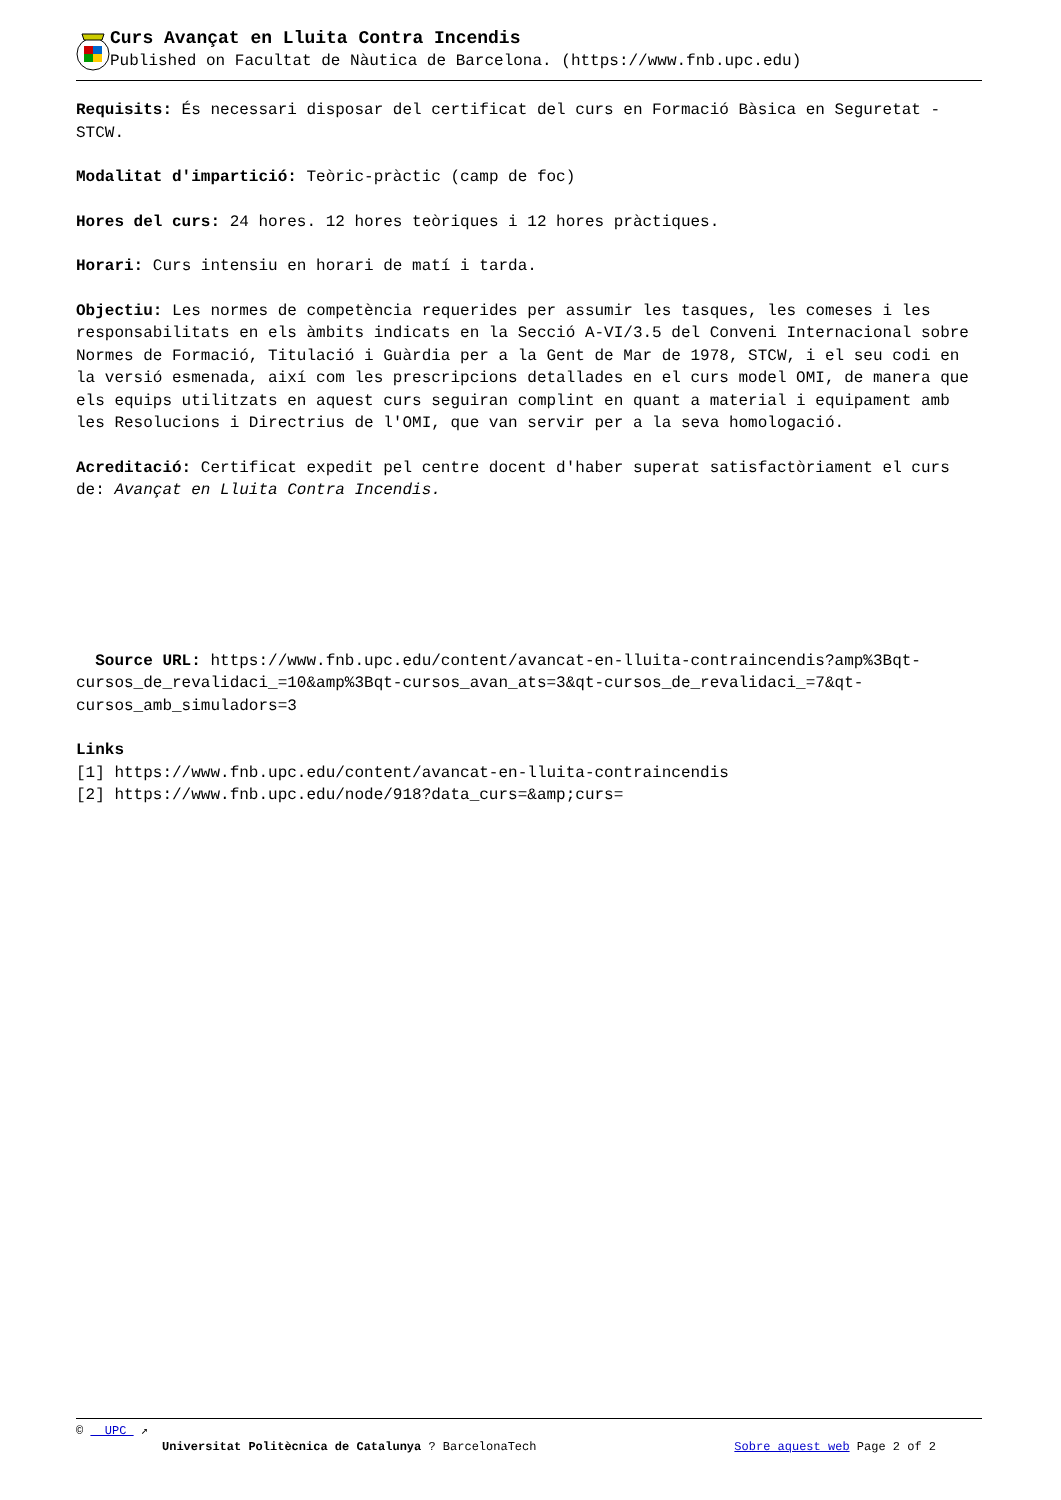Curs Avançat en Lluita Contra Incendis
Published on Facultat de Nàutica de Barcelona. (https://www.fnb.upc.edu)
Requisits: És necessari disposar del certificat del curs en Formació Bàsica en Seguretat - STCW.
Modalitat d'impartició: Teòric-pràctic (camp de foc)
Hores del curs: 24 hores. 12 hores teòriques i 12 hores pràctiques.
Horari: Curs intensiu en horari de matí i tarda.
Objectiu: Les normes de competència requerides per assumir les tasques, les comeses i les responsabilitats en els àmbits indicats en la Secció A-VI/3.5 del Conveni Internacional sobre Normes de Formació, Titulació i Guàrdia per a la Gent de Mar de 1978, STCW, i el seu codi en la versió esmenada, així com les prescripcions detallades en el curs model OMI, de manera que els equips utilitzats en aquest curs seguiran complint en quant a material i equipament amb les Resolucions i Directrius de l'OMI, que van servir per a la seva homologació.
Acreditació: Certificat expedit pel centre docent d'haber superat satisfactòriament el curs de: Avançat en Lluita Contra Incendis.
Source URL: https://www.fnb.upc.edu/content/avancat-en-lluita-contraincendis?amp%3Bqt-cursos_de_revalidaci_=10&amp%3Bqt-cursos_avan_ats=3&qt-cursos_de_revalidaci_=7&qt-cursos_amb_simuladors=3
Links
[1] https://www.fnb.upc.edu/content/avancat-en-lluita-contraincendis
[2] https://www.fnb.upc.edu/node/918?data_curs=&amp;curs=
© UPC ↗
Universitat Politècnica de Catalunya ? BarcelonaTech Sobre aquest web Page 2 of 2